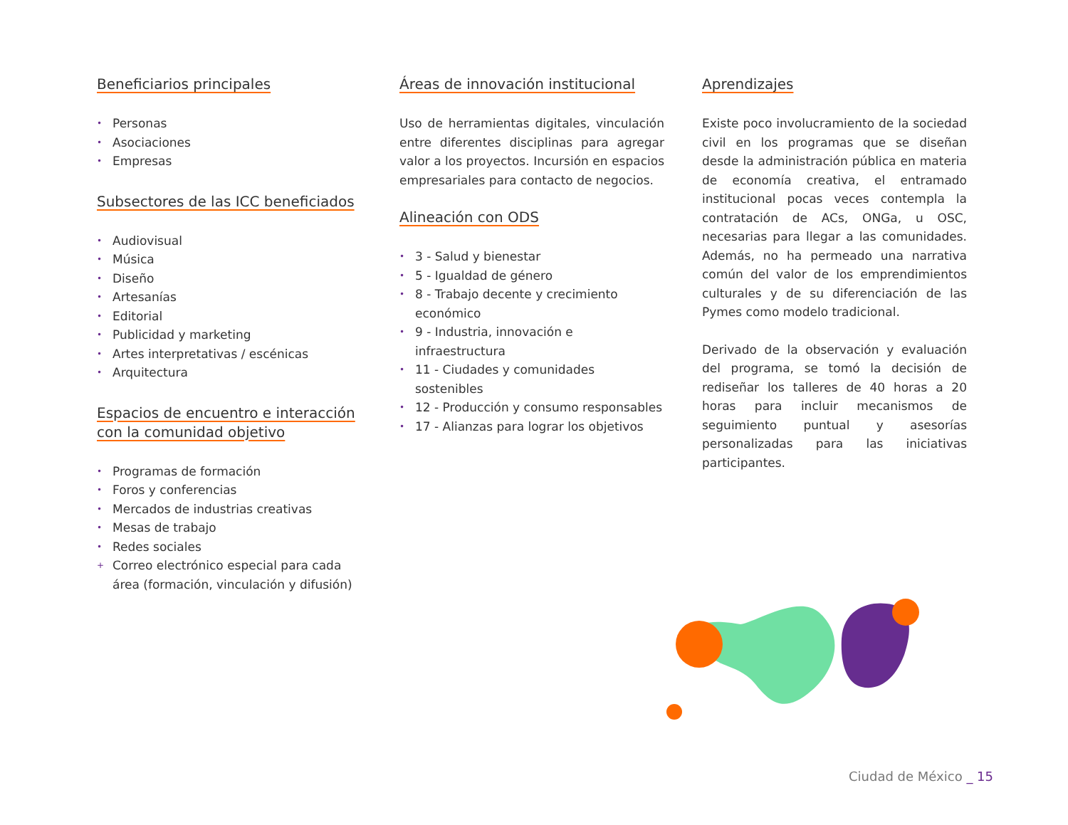Beneficiarios principales
• Personas
• Asociaciones
• Empresas
Subsectores de las ICC beneficiados
• Audiovisual
• Música
• Diseño
• Artesanías
• Editorial
• Publicidad y marketing
• Artes interpretativas / escénicas
• Arquitectura
Espacios de encuentro e interacción con la comunidad objetivo
• Programas de formación
• Foros y conferencias
• Mercados de industrias creativas
• Mesas de trabajo
• Redes sociales
+ Correo electrónico especial para cada área (formación, vinculación y difusión)
Áreas de innovación institucional
Uso de herramientas digitales, vinculación entre diferentes disciplinas para agregar valor a los proyectos. Incursión en espacios empresariales para contacto de negocios.
Alineación con ODS
• 3 - Salud y bienestar
• 5 - Igualdad de género
• 8 - Trabajo decente y crecimiento económico
• 9 - Industria, innovación e infraestructura
• 11 - Ciudades y comunidades sostenibles
• 12 - Producción y consumo responsables
• 17 - Alianzas para lograr los objetivos
Aprendizajes
Existe poco involucramiento de la sociedad civil en los programas que se diseñan desde la administración pública en materia de economía creativa, el entramado institucional pocas veces contempla la contratación de ACs, ONGa, u OSC, necesarias para llegar a las comunidades. Además, no ha permeado una narrativa común del valor de los emprendimientos culturales y de su diferenciación de las Pymes como modelo tradicional.
Derivado de la observación y evaluación del programa, se tomó la decisión de rediseñar los talleres de 40 horas a 20 horas para incluir mecanismos de seguimiento puntual y asesorías personalizadas para las iniciativas participantes.
Ciudad de México _ 15